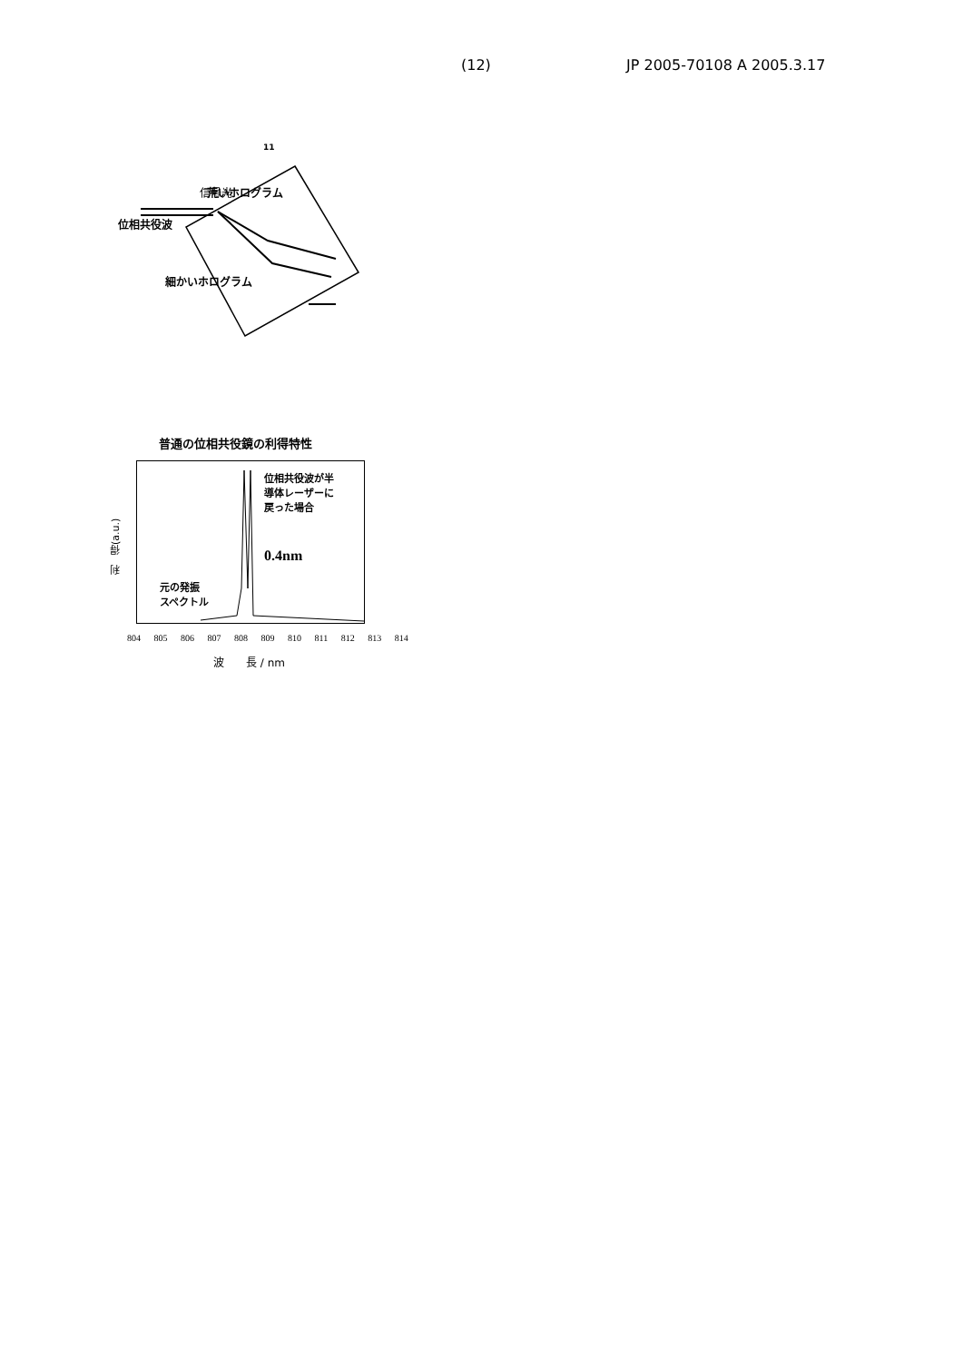(12) JP 2005-70108 A 2005.3.17
11
信号光
.
.
.
.
位相共役波
荒いホログラム
細かいホログラム
普通の位相共役鏡の利得特性
利　得(a.u.)
位相共役波が半
導体レーザーに
戻った場合
0.4nm
元の発振
スペクトル
804 805 806 807 808 809 810 811 812 813 814
波　　長 / nm